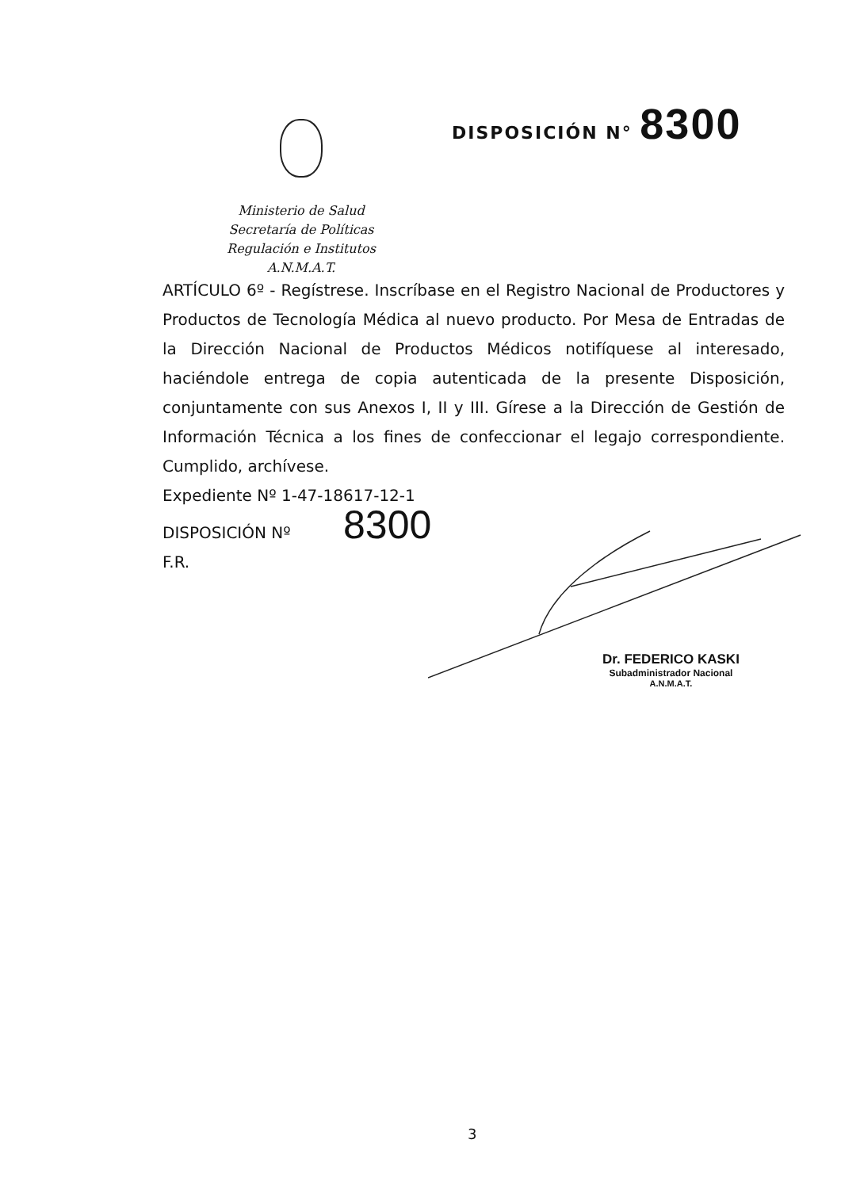DISPOSICIÓN N° 8300
Ministerio de Salud
Secretaría de Políticas
Regulación e Institutos
A.N.M.A.T.
ARTÍCULO 6º - Regístrese. Inscríbase en el Registro Nacional de Productores y Productos de Tecnología Médica al nuevo producto. Por Mesa de Entradas de la Dirección Nacional de Productos Médicos notifíquese al interesado, haciéndole entrega de copia autenticada de la presente Disposición, conjuntamente con sus Anexos I, II y III. Gírese a la Dirección de Gestión de Información Técnica a los fines de confeccionar el legajo correspondiente. Cumplido, archívese.
Expediente Nº 1-47-18617-12-1
DISPOSICIÓN Nº 8300
F.R.
Dr. FEDERICO KASKI
Subadministrador Nacional
A.N.M.A.T.
3